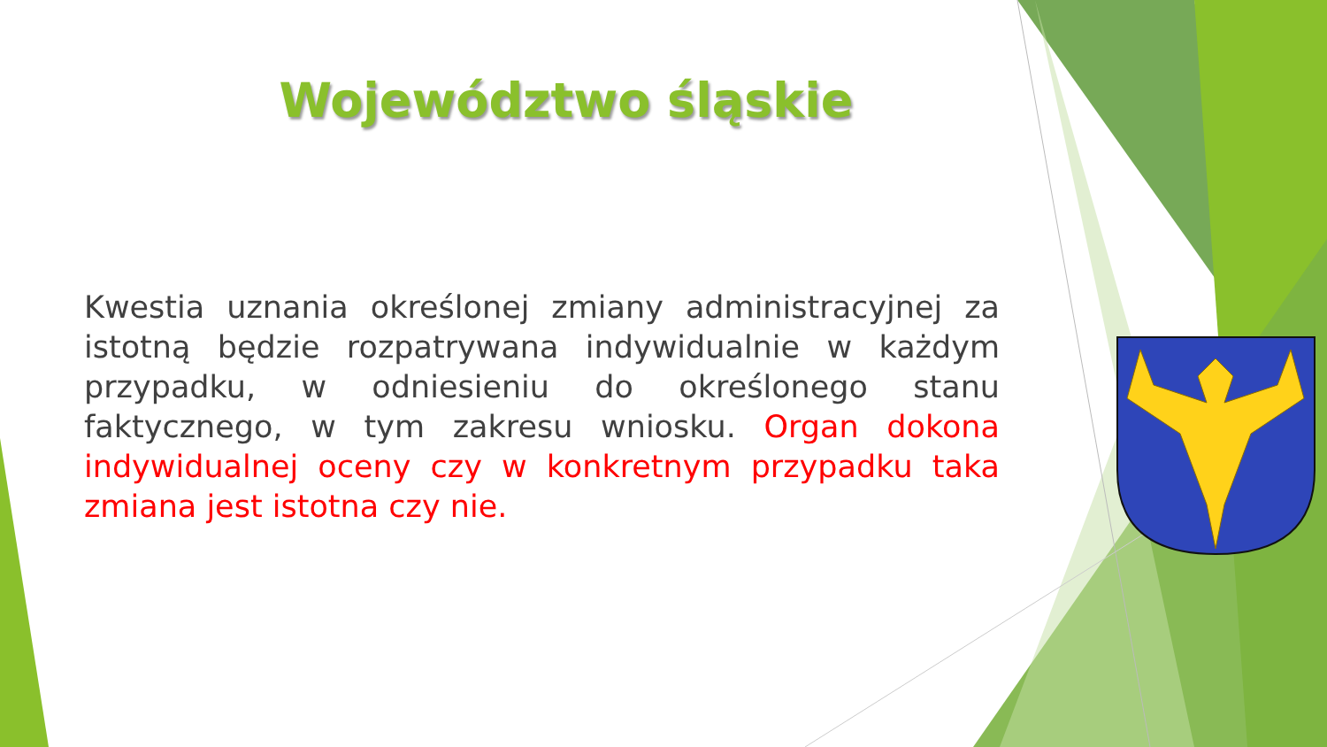Województwo śląskie
Kwestia uznania określonej zmiany administracyjnej za istotną będzie rozpatrywana indywidualnie w każdym przypadku, w odniesieniu do określonego stanu faktycznego, w tym zakresu wniosku. Organ dokona indywidualnej oceny czy w konkretnym przypadku taka zmiana jest istotna czy nie.